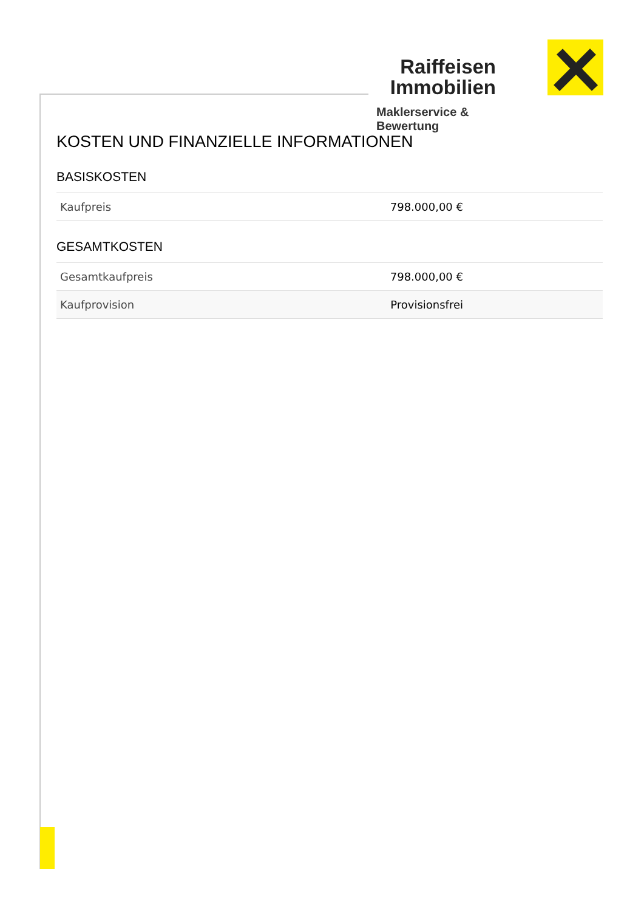Raiffeisen
Immobilien
Maklerservice & Bewertung
KOSTEN UND FINANZIELLE INFORMATIONEN
BASISKOSTEN
| Kaufpreis | 798.000,00 € |
GESAMTKOSTEN
| Gesamtkaufpreis | 798.000,00 € |
| Kaufprovision | Provisionsfrei |